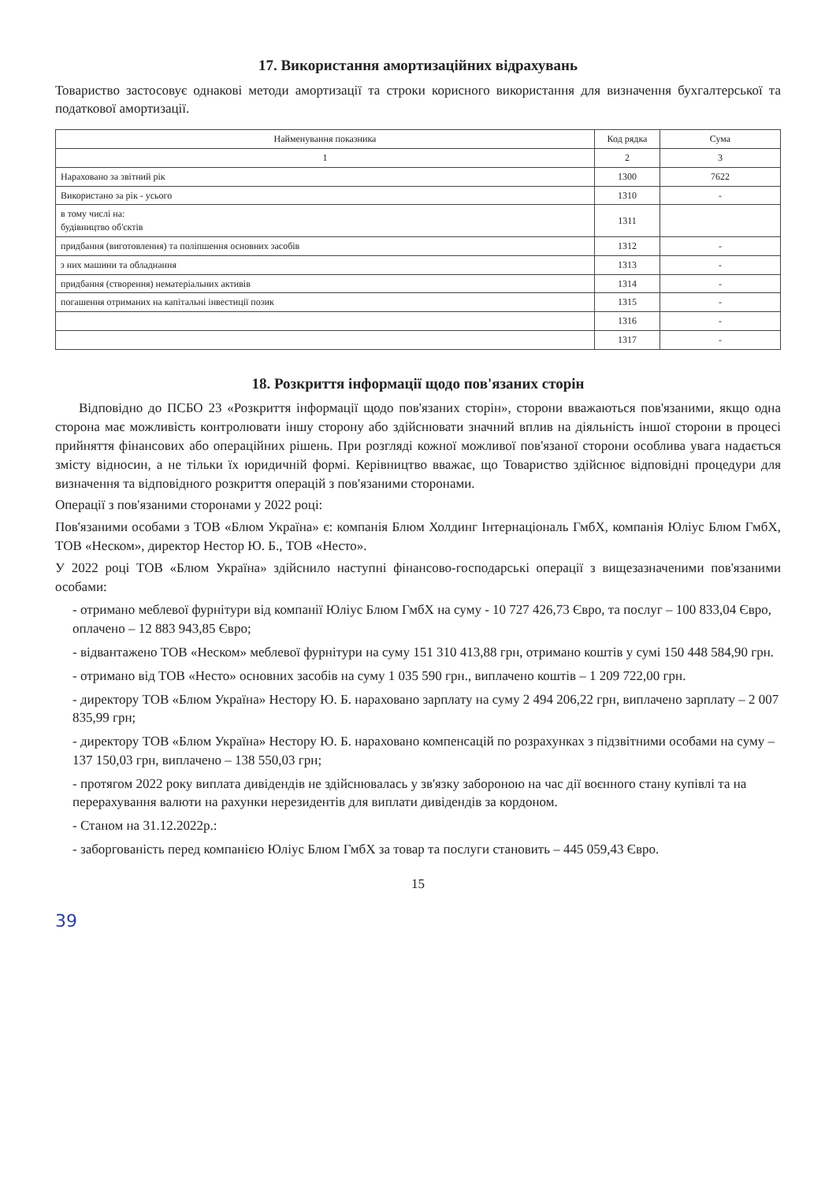17. Використання амортизаційних відрахувань
Товариство застосовує однакові методи амортизації та строки корисного використання для визначення бухгалтерської та податкової амортизації.
| Найменування показника | Код рядка | Сума |
| --- | --- | --- |
| 1 | 2 | 3 |
| Нараховано за звітний рік | 1300 | 7622 |
| Використано за рік - усього | 1310 | - |
| в тому числі на: будівництво об'єктів | 1311 | |
| придбання (виготовлення) та поліпшення основних засобів | 1312 | - |
| з них машини та обладнання | 1313 | - |
| придбання (створення) нематеріальних активів | 1314 | - |
| погашення отриманих на капітальні інвестиції позик | 1315 | - |
| | 1316 | - |
| | 1317 | - |
18. Розкриття інформації щодо пов'язаних сторін
Відповідно до ПСБО 23 «Розкриття інформації щодо пов'язаних сторін», сторони вважаються пов'язаними, якщо одна сторона має можливість контролювати іншу сторону або здійснювати значний вплив на діяльність іншої сторони в процесі прийняття фінансових або операційних рішень. При розгляді кожної можливої пов'язаної сторони особлива увага надається змісту відносин, а не тільки їх юридичній формі. Керівництво вважає, що Товариство здійснює відповідні процедури для визначення та відповідного розкриття операцій з пов'язаними сторонами.
Операції з пов'язаними сторонами у 2022 році:
Пов'язаними особами з ТОВ «Блюм Україна» є: компанія Блюм Холдинг Інтернаціональ ГмбХ, компанія Юліус Блюм ГмбХ, ТОВ «Неском», директор Нестор Ю. Б., ТОВ «Несто».
У 2022 році ТОВ «Блюм Україна» здійснило наступні фінансово-господарські операції з вищезазначеними пов'язаними особами:
- отримано меблевої фурнітури від компанії Юліус Блюм ГмбХ на суму - 10 727 426,73 Євро, та послуг – 100 833,04 Євро, оплачено – 12 883 943,85 Євро;
- відвантажено ТОВ «Неском» меблевої фурнітури на суму 151 310 413,88 грн, отримано коштів у сумі 150 448 584,90 грн.
- отримано від ТОВ «Несто» основних засобів на суму 1 035 590 грн., виплачено коштів – 1 209 722,00 грн.
- директору ТОВ «Блюм Україна» Нестору Ю. Б. нараховано зарплату на суму 2 494 206,22 грн, виплачено зарплату – 2 007 835,99 грн;
- директору ТОВ «Блюм Україна» Нестору Ю. Б. нараховано компенсацій по розрахунках з підзвітними особами на суму – 137 150,03 грн, виплачено – 138 550,03 грн;
- протягом 2022 року виплата дивідендів не здійснювалась у зв'язку забороною на час дії воєнного стану купівлі та на перерахування валюти на рахунки нерезидентів для виплати дивідендів за кордоном.
- Станом на 31.12.2022р.:
- заборгованість перед компанією Юліус Блюм ГмбХ за товар та послуги становить – 445 059,43 Євро.
15
39